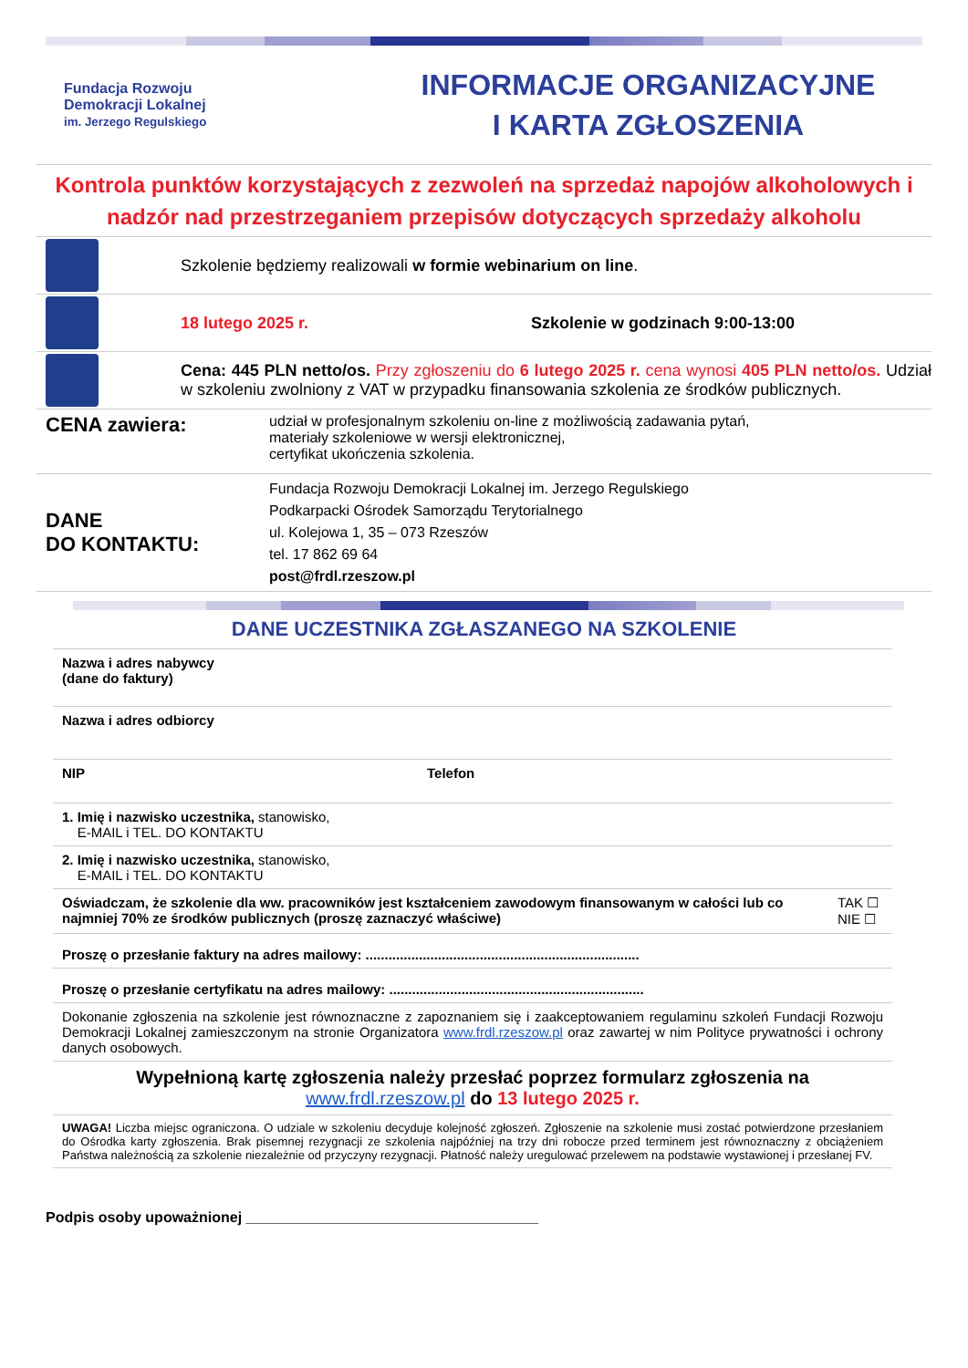Fundacja Rozwoju
Demokracji Lokalnej
im. Jerzego Regulskiego
INFORMACJE ORGANIZACYJNE
I KARTA ZGŁOSZENIA
Kontrola punktów korzystających z zezwoleń na sprzedaż napojów alkoholowych i nadzór nad przestrzeganiem przepisów dotyczących sprzedaży alkoholu
Szkolenie będziemy realizowali w formie webinarium on line.
18 lutego 2025 r. Szkolenie w godzinach 9:00-13:00
Cena: 445 PLN netto/os. Przy zgłoszeniu do 6 lutego 2025 r. cena wynosi 405 PLN netto/os. Udział w szkoleniu zwolniony z VAT w przypadku finansowania szkolenia ze środków publicznych.
CENA zawiera:
udział w profesjonalnym szkoleniu on-line z możliwością zadawania pytań,
materiały szkoleniowe w wersji elektronicznej,
certyfikat ukończenia szkolenia.
DANE
DO KONTAKTU:
Fundacja Rozwoju Demokracji Lokalnej im. Jerzego Regulskiego
Podkarpacki Ośrodek Samorządu Terytorialnego
ul. Kolejowa 1, 35 – 073 Rzeszów
tel. 17 862 69 64
post@frdl.rzeszow.pl
DANE UCZESTNIKA ZGŁASZANEGO NA SZKOLENIE
| Nazwa i adres nabywcy (dane do faktury) | | |
| Nazwa i adres odbiorcy | | |
| NIP | Telefon | |
| 1. Imię i nazwisko uczestnika, stanowisko, E-MAIL i TEL. DO KONTAKTU | | |
| 2. Imię i nazwisko uczestnika, stanowisko, E-MAIL i TEL. DO KONTAKTU | | |
| Oświadczam, że szkolenie dla ww. pracowników jest kształceniem zawodowym finansowanym w całości lub co najmniej 70% ze środków publicznych (proszę zaznaczyć właściwe) | | TAK ☐ NIE ☐ |
| Proszę o przesłanie faktury na adres mailowy: ........................................................................ | | |
| Proszę o przesłanie certyfikatu na adres mailowy: ................................................................... | | |
| Dokonanie zgłoszenia na szkolenie jest równoznaczne z zapoznaniem się i zaakceptowaniem regulaminu szkoleń Fundacji Rozwoju Demokracji Lokalnej zamieszczonym na stronie Organizatora www.frdl.rzeszow.pl oraz zawartej w nim Polityce prywatności i ochrony danych osobowych. | | |
| Wypełnioną kartę zgłoszenia należy przesłać poprzez formularz zgłoszenia na www.frdl.rzeszow.pl do 13 lutego 2025 r. | | |
| UWAGA! Liczba miejsc ograniczona. O udziale w szkoleniu decyduje kolejność zgłoszeń. Zgłoszenie na szkolenie musi zostać potwierdzone przesłaniem do Ośrodka karty zgłoszenia. Brak pisemnej rezygnacji ze szkolenia najpóźniej na trzy dni robocze przed terminem jest równoznaczny z obciążeniem Państwa należnością za szkolenie niezależnie od przyczyny rezygnacji. Płatność należy uregulować przelewem na podstawie wystawionej i przesłanej FV. | | |
Podpis osoby upoważnionej ____________________________________